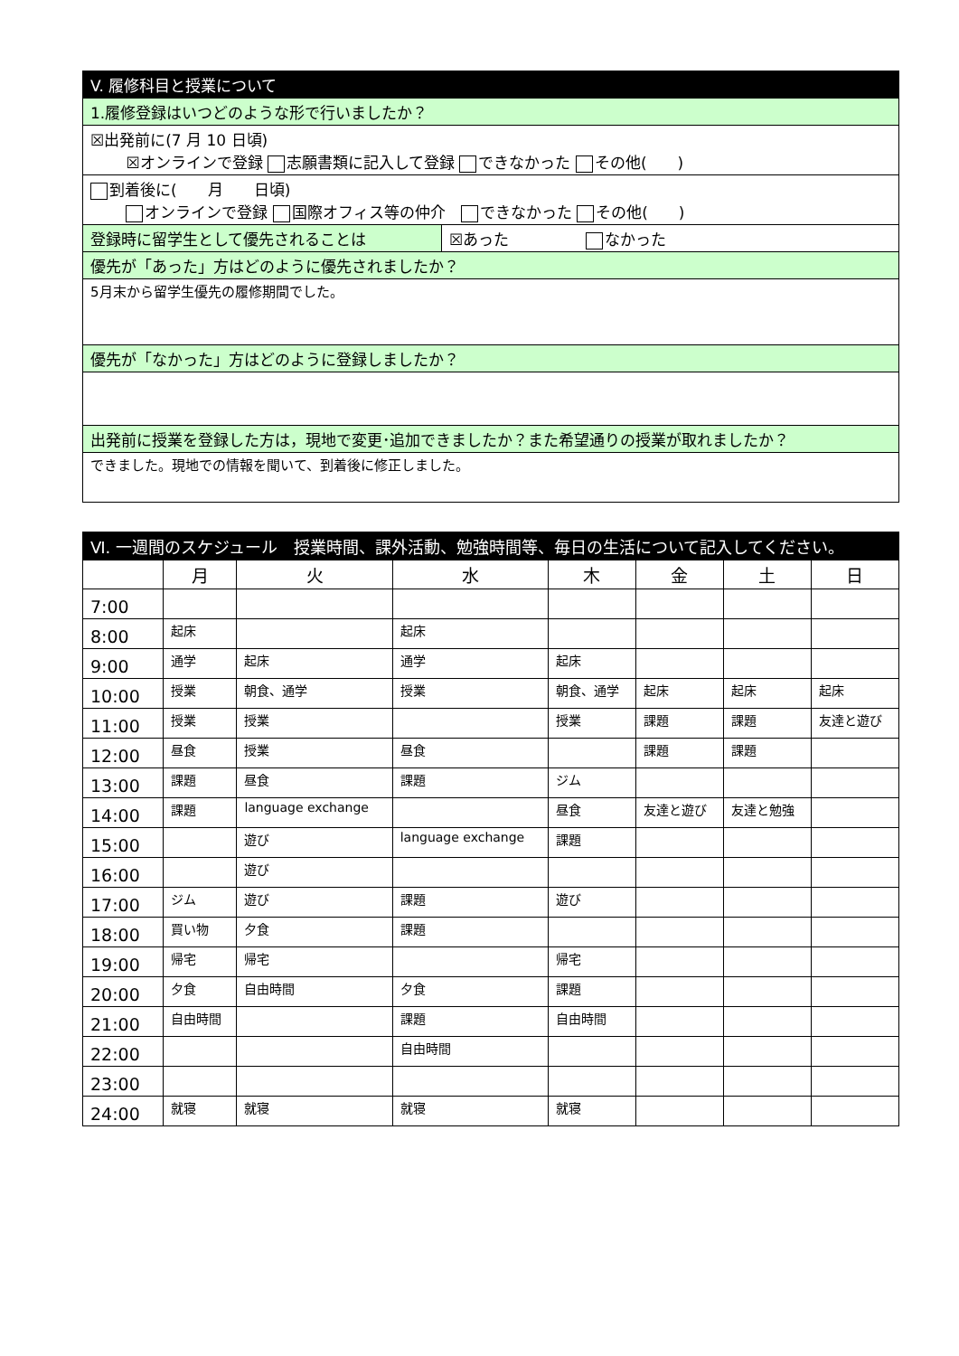| V. 履修科目と授業について | |
| 1.履修登録はいつどのような形で行いましたか？ | |
| ☒出発前に(7 月 10 日頃) ☒オンラインで登録 志願書類に記入して登録 できなかった その他( ) | |
| 到着後に( 月 日頃) オンラインで登録 国際オフィス等の仲介 できなかった その他( ) | |
| 登録時に留学生として優先されることは | ☒あった なかった |
| 優先が「あった」方はどのように優先されましたか？ | |
| 5月末から留学生優先の履修期間でした。 | |
| 優先が「なかった」方はどのように登録しましたか？ | |
| 出発前に授業を登録した方は，現地で変更･追加できましたか？また希望通りの授業が取れましたか？ | |
| できました。現地での情報を聞いて、到着後に修正しました。 | |
| Ⅵ. 一週間のスケジュール 授業時間、課外活動、勉強時間等、毎日の生活について記入してください。 | | | | | | | |
| | 月 | 火 | 水 | 木 | 金 | 土 | 日 |
| 7:00 | | | | | | | |
| 8:00 | 起床 | | 起床 | | | | |
| 9:00 | 通学 | 起床 | 通学 | 起床 | | | |
| 10:00 | 授業 | 朝食、通学 | 授業 | 朝食、通学 | 起床 | 起床 | 起床 |
| 11:00 | 授業 | 授業 | | 授業 | 課題 | 課題 | 友達と遊び |
| 12:00 | 昼食 | 授業 | 昼食 | | 課題 | 課題 | |
| 13:00 | 課題 | 昼食 | 課題 | ジム | | | |
| 14:00 | 課題 | language exchange | | 昼食 | 友達と遊び | 友達と勉強 | |
| 15:00 | | 遊び | language exchange | 課題 | | | |
| 16:00 | | 遊び | | | | | |
| 17:00 | ジム | 遊び | 課題 | 遊び | | | |
| 18:00 | 買い物 | 夕食 | 課題 | | | | |
| 19:00 | 帰宅 | 帰宅 | | 帰宅 | | | |
| 20:00 | 夕食 | 自由時間 | 夕食 | 課題 | | | |
| 21:00 | 自由時間 | | 課題 | 自由時間 | | | |
| 22:00 | | | 自由時間 | | | | |
| 23:00 | | | | | | | |
| 24:00 | 就寝 | 就寝 | 就寝 | 就寝 | | | |